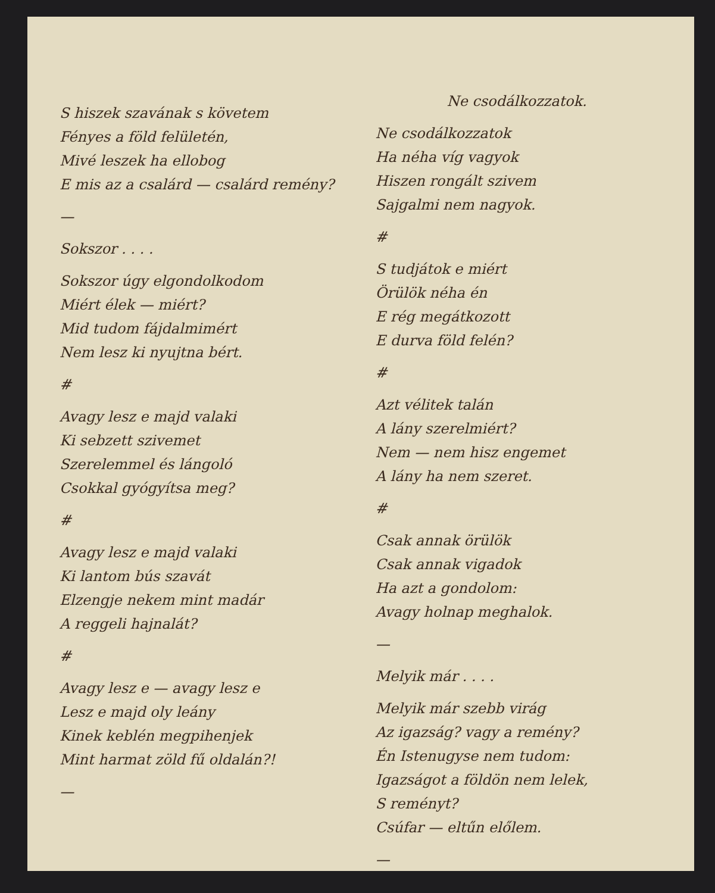S hiszek szavának s követem
Fényes a föld felületén,
Mivé leszek ha ellobog
E mis az a csalárd — csalárd remény?
—
Sokszor . . . .
Sokszor úgy elgondolkodom
Miért élek — miért?
Mid tudom fájdalmimért
Nem lesz ki nyujtna bért.
#
Avagy lesz e majd valaki
Ki sebzett szivemet
Szerelemmel és lángoló
Csokkal gyógyítsa meg?
#
Avagy lesz e majd valaki
Ki lantom bús szavát
Elzengje nekem mint madár
A reggeli hajnalát?
#
Avagy lesz e — avagy lesz e
Lesz e majd oly leány
Kinek keblén megpihenjek
Mint harmat zöld fű oldalán?!
—
Ne csodálkozzatok.
Ne csodálkozzatok
Ha néha víg vagyok
Hiszen rongált szivem
Sajgalmi nem nagyok.
#
S tudjátok e miért
Örülök néha én
E rég megátkozott
E durva föld felén?
#
Azt vélitek talán
A lány szerelmiért?
Nem — nem hisz engemet
A lány ha nem szeret.
#
Csak annak örülök
Csak annak vigadok
Ha azt a gondolom:
Avagy holnap meghalok.
—
Melyik már . . . .
Melyik már szebb virág
Az igazság? vagy a remény?
Én Istenugyse nem tudom:
Igazságot a földön nem lelek,
S reményt?
Csúfar — eltűn előlem.
—